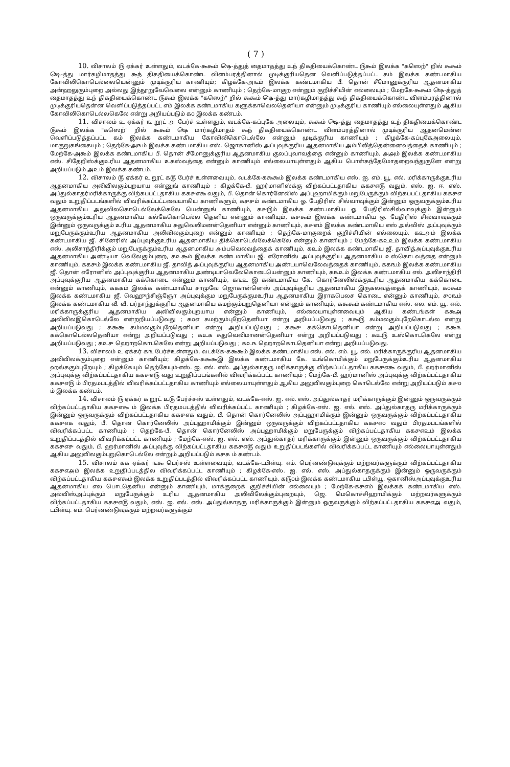( 7 )
10. விசாலம் ௫ ஏக்கர் உள்ளதும், வடக்கே-௯௯ம் ௸-த்துத் தைமாதத்து ௨ந் திகதியைக்கொண்ட ௫௯ம் இலக்க "கஸெற்" றில் ௯௯ம் ௸-த்து மார்கழிமாதத்து ௯ந் திகதியைக்கொண்ட விளம்பரத்தினால் முடிக்குரியதென வெளிப்படுத்தப்பட்ட ௧ம் இலக்க கண்டமாகிய கோவிலிகொடெல்லையென்னும் முடிக்குரிய காணியும்; கிழக்கே-அ௩ம் இலக்க கண்டமாகிய பீ. தொன் சீமோனுக்குரிய ஆதனமாகிய அன்ஹலுகும்புறை அல்லது இந்நூறுவேவெலை என்னும் காணியும் ; தெற்கே-மாகுற என்னும் குறிச்சியின் எல்லையும் ; மேற்கே-௯௯ம் ௸-த்துத் தைமாதத்து ௨ந் திகதியைக்கொண்ட ௫௯ம் இலக்க "கஸெற்" றில் ௯௯ம் ௸-த்து மார்கழிமாதத்து ௯ந் திகதியைக்கொண்ட விளம்பரத்தினால் முடிக்குரியதென்ன வெளிப்படுத்தப்பட்ட ௭ம் இலக்க கண்டமாகிய களுக்காவெலதெனியா என்னும் முடிக்குரிய காணியும் எல்லையுள்ளதும் ஆகிய கோவிலிகொடெல்லகெலே என்று அறியப்படும் ௧௦ இலக்க கண்டம்.
11. விசாலம் ௨ ஏக்கர் ௩ றூட் ௮ பேர்ச் உள்ளதும், வடக்கே-கப்புகே அலையும், ௯௯ம் ௸-த்து தைமாதத்து ௨ந் திகதியைக்கொண்ட ௫௯ம் இலக்க "கஸெற்" றில் ௯௯ம் ௸ மார்கழிமாதம் ௯ந் திகதியைக்கொண்ட விளம்பரத்தினால் முடிக்குரிய ஆதனமென்ன வெளிப்படுத்தப்பட்ட ௧ம் இலக்க கண்டமாகிய கோவிலிகொடெல்லே என்னும் முடிக்குரிய காணியும் ; கிழக்கே-கப்புகேஅலையும், மாகுறுகங்கையும் ; தெற்கே-அ௩ம் இலக்க கண்டமாகிய எஸ். ஜொகானிஸ் அப்புவுக்குரிய ஆதனமாகிய அம்பிலித்தென்னைவத்தைக் காணியும் ; மேற்கே-அ௯ம் இலக்க கண்டமாகிய பீ. தொன் சீமோனுக்குரிய ஆதனமாகிய குலப்புவாவத்தை என்னும் காணியும், அ௮ம் இலக்க கண்டமாகிய எஸ். சிதேறிஸ்க்குஉரிய ஆதனமாகிய உகஸ்வத்தை என்னும் காணியும் எல்லையாயுள்ளதும் ஆகிய பொள்கந்தேமோதறைவந்துருனே என்று அறியப்படும் அ௨ம் இலக்க கண்டம்.
12. விசாலம் ௫ ஏக்கர் ௨ றூட் ௧௫ பேர்ச் உள்ளவையும், வடக்கே-௧௯௯ம் இலக்க கண்டமாகிய எஸ். ஐ. எம். யூ. எல். மரிக்காருக்குஉரிய ஆதனமாகிய அலிவிலகும்புறயாய என்னுங் காணியும் ; கிழக்கே-பீ. ஹர்மானிஸ்க்கு விற்கப்பட்டதாகிய ௧௧௪௭௫ வதும், எஸ். ஐ. ஈ. எஸ். அப்துல்காதர்மரிக்காருக்கு விற்கபபட்டதாகிய ௧௧௪௭௯ வதும், பீ. தொன் கொர்னேலிஸ் அப்புஹாமிக்கும் மறுபேருக்கும் விற்கபபட்டதாகிய ௧௧௪௭ வதும் உறுதிப்படங்களில் விவரிக்கப்பட்டவையாகிய காணிகளும், ௧௪௪ம் கண்டமாகிய ஓ. பேதிரிஸ் சில்வாவுக்கும் இன்னும் ஒருவருக்கும்உரிய ஆதனமாகிய அலுவிலகொடெல்லேக்கெலே யென்னுங் காணியும், ௧௪௫ம் இலக்க கண்டமாகிய ஓ. பேதிரிஸ்சில்வாவுக்கும் இன்னும் ஒருவருக்கும்உரிய ஆதனமாகிய கல்கேகொடெல்ல தெனிய என்னும் காணியும், ௧௪௯ம் இலக்க கண்டமாகிய ஓ. பேதிரிஸ் சில்வாவுக்கும் இன்னும் ஒருவருக்கும் உரிய ஆதனமாகிய சுதுவெலிமனன்தெனியா என்னும் காணியும், ௧௪௭ம் இலக்க கண்டமாகிய எஸ் அல்விஸ் அப்புவுக்கும் மறுபேருக்கும்உரிய ஆதனமாகிய அலிவிலகும்புறை என்னும் காணியும் ; தெற்கே-மாகுறைக் குறிச்சியின் எல்லையும், ௧௨௮ம் இலக்க கண்டமாகிய ஜீ. சினேரிஸ் அப்புவுக்குஉரிய ஆதனமாகிய திக்கொடெல்லேக்கெலே என்னும் காணியும் ; மேற்கே-௧௨௨ம் இலக்க கண்டமாகிய எஸ். அலிசாந்திரிக்கும் மறுபேருக்கும்உரிய ஆதனமாகிய அம்பவெலவத்தைக் காணியும், ௧௨ம் இலக்க கண்டமாகிய ஜீ. தாவித்அப்புவுக்குஉரிய ஆதனமாகிய அண்டியா வெலேகும்புறை, ௧௨௯ம் இலக்க கண்டமாகிய ஜீ. எரோனிஸ் அப்புவுக்குரிய ஆதனமாகிய உஸ்கொடவத்தை என்னும் காணியும், ௧௧௪ம் இலக்க கண்டமாகிய ஜீ. தாவித் அப்புவுக்குரிய ஆதனமாகிய அண்டயாவெலேவத்தைக் காணியும், ௧௧௩ம் இலக்க கண்டமாகிய ஜீ. தொன் எரோனிஸ் அப்புவுக்குரிய ஆதனமாகிய அண்டியாவெலேகொடையென்னும் காணியும், ௧௩௨ம் இலக்க கண்டமாகிய எல். அலிசாந்திரி அப்புவுக்குரிய ஆதனமாகிய கக்கொடை என்னும் காணியும், ௧௩௨ இ கண்டமாகிய கே. கொர்னேலிஸ்க்குஉரிய ஆதனமாகிய கக்கொடை என்னும் காணியும், ௧௧௧ம் இலக்க கண்டமாகிய சாமுவே ஜொகான்னெஸ் அப்புவுக்குரிய ஆதனமாகிய இருகலவத்தைக் காணியும், ௧௦௯ம இலக்க கண்டமாகிய ஜீ. வெஹுந்சிஞ்ஞோ அப்புவுக்கும மறுபேருக்குமஉரிய ஆதனமாகிய இராகபெலச கொடை என்னும் காணியும், ௪௦௩ம் இலக்க கண்டமாகிய வீ. வீ. பர்நாந்துக்குரிய ஆதனமாகிய கமற்கும்புறுதெனியா என்னும் காணியும், ௧௯௯ம் கண்டமாகிய எஸ். எல. எம். யூ. எல். மரிக்காருக்குரிய ஆதனமாகிய அலிவிலகும்புறயாய என்னும் காணியும், எல்லையாயுள்ளவையும் ஆகிய கண்டங்கள் ௧௯௮ அலிவிலஇகொடெல்லே என்றறியப்படுவது ; ௧௦௭ கமற்கும்புறேதெனியா என்று அறியப்படுவது ; ௧௯௫ கம்மலகும்புறேகொடல்ல என்று அறியப்படுவது ; ௧௯௯ கம்மலகும்புறேதெனியா என்று அறியப்படுவது ; ௧௯௪ கக்கொடதெனியா என்று அறியப்படுவது ; ௧௯௩ கக்கொடெல்லதெனியா என்று அறியப்படுவது ; ௧௨௧ சுதுவெலிமானன்தெனியா என்று அறியப்படுவது ; ௧௨௫ உஸ்கொடகெலே என்று அறியப்படுவது ; ௧௨௪ ஹொறகொடகெலே என்று அறியப்படுவது ; ௧௨௩ ஹொறகொடதெனியா என்று அறியப்படுவது.
13. விசாலம் ௨ ஏக்கர் ௧௩ பேர்ச்உள்ளதும், வடக்கே-௧௯௯ம் இலக்க கண்டமாகிய எஸ். எல். எம். யூ. எல். மரிக்காருக்குரிய ஆதனமாகிய அலிவிலக்கும்புறை என்னும் காணியும்; கிழக்கே-௧௯௯இ இலக்க கண்டமாகிய கே. உங்கொமிக்கும் மறுபேருக்கும்உரிய ஆதனமாகிய ஹல்ககும்புறேயும் ; கிழக்கேயும் தெற்கேயும்-எஸ். ஐ. எல். எஸ். அப்துல்காதரு மரிக்காருக்கு விற்கப்பட்டதாகிய ௧௧௪௭௯ வதும், பீ. ஹர்மானிஸ் அப்புவுக்கு விற்கப்பட்டதாகிய ௧௧௪௭௫ வது உறுதிப்படங்களில் விவரிக்கப்பட்ட காணியும் ; மேற்கே-பீ. ஹர்மானிஸ் அப்புவுக்கு விற்கப்பட்டதாகிய ௧௧௪௭௫ ம் பிரதமபடத்தில் விவரிக்கப்பட்டதாகிய காணியும் எல்லையாயுள்ளதும் ஆகிய அலுவிலகும்புறை கொடெல்லே என்று அறியப்படும் ௧௪௦ ம் இலக்க கண்டம்.
14. விசாலம் ௫ ஏக்கர் ௧ றூட் ௨௫ பேர்ச்சஸ் உள்ளதும், வடக்கே-எஸ். ஐ. எல். எஸ். அப்துல்காதர் மரிக்காருக்கும் இன்னும் ஒருவருக்கும் விற்கப்பட்டதாகிய ௧௧௪௭௯ ம் இலக்க பிரதமபடத்தில் விவரிக்கப்பட்ட காணியும் ; கிழக்கே-எஸ். ஐ. எல். எஸ். அப்துல்காதரு மரிக்காருக்கும் இன்னும் ஒருவருக்கும் விற்கப்பட்டதாகிய ௧௧௪௭௧ வதும், பீ. தொன் கொர்னேலிஸ் அப்புஹாமிக்கும் இன்னும் ஒருவருக்கும் விற்கப்பட்டதாகிய ௧௧௪௭௧ வதும், பீ. தொன கொர்னேலிஸ் அப்புஹாமிக்கும் இன்னும் ஒருவருக்கும் விற்கப்பட்டதாகிய ௧௧௪௭௦ வதும் பிரதமபடங்களில் விவரிக்கப்பட்ட காணியும் ; தெற்கே-பீ. தொன் கொர்னேலிஸ் அப்புஹாமிக்கும் மறுபேருக்கும் விற்கப்பட்டதாகிய ௧௧௪௭௨ம் இலக்க உறுதிப்படத்தில் விவரிக்கப்பட்ட காணியும் ; மேற்கே-எஸ். ஐ. எல். எஸ். அப்துல்காதர் மரிக்காருக்கும் இன்னும் ஒருவருக்கும் விற்கப்பட்டதாகிய ௧௧௪௭௪ வதும், பீ. ஹர்மானிஸ் அப்புவுக்கு விற்கப்பட்டதாகிய ௧௧௪௭௫ வதும் உறுதிப்படங்களில் விவரிக்கப்பட்ட காணியும் எல்லையாயுள்ளதும் ஆகிய அலுவிலகும்புறுகொடெல்லே என்றும் அறியப்படும் ௧௪௧ ம் கண்டம்.
15. விசாலம் ௧௧ ஏக்கர் ௩௯ பெர்சஸ் உள்ளவையும், வடக்கே-டபிள்யு. எம். பெர்னண்டுவுக்கும் மற்றவர்களுக்கும் விற்கப்பட்டதாகிய ௧௧௪௭௮ம் இலக்க உறுதிப்படத்தில விவரிக்கப்பட்ட காணியும் ; கிழக்கே-எஸ். ஐ. எல். எஸ். அப்துல்காதருக்கும் இன்னும் ஒருவருக்கும் விற்கப்பட்டதாகிய ௧௧௪௭௯ம் இலக்க உறுதிப்படத்தில் விவரிக்கப்பட்ட காணியும், ௧௫௦ம் இலக்க கண்டமாகிய டபிள்யூ. ஒகானிஸ்அப்புவுக்குஉரிய ஆதனமாகிய எல பொடதெனிய என்னும் காணியும், மாக்குறைக் குறிச்சியின் எல்லையும் ; மேற்கே-௧௪௭ம் இலக்கக் கண்டமாகிய எஸ். அல்விஸ்அப்புக்கும் மறுபேருக்கும் உரிய ஆதனமாகிய அலிவிலேக்கும்புறையும், ஜெ. மெகொச்சிஹாமிக்கும் மற்றவர்களுக்கும் விற்கப்பட்டதாகிய ௧௧௪௭௫ வதும், எஸ். ஐ. எல். எஸ். அப்துல்காதரு மரிக்காருக்கும் இன்னும் ஒருவருக்கும் விற்கப்பட்டதாகிய ௧௧௪௭௮ வதும், டபிள்யு. எம். பெர்னண்டுவுக்கும் மற்றவர்களுக்கும்